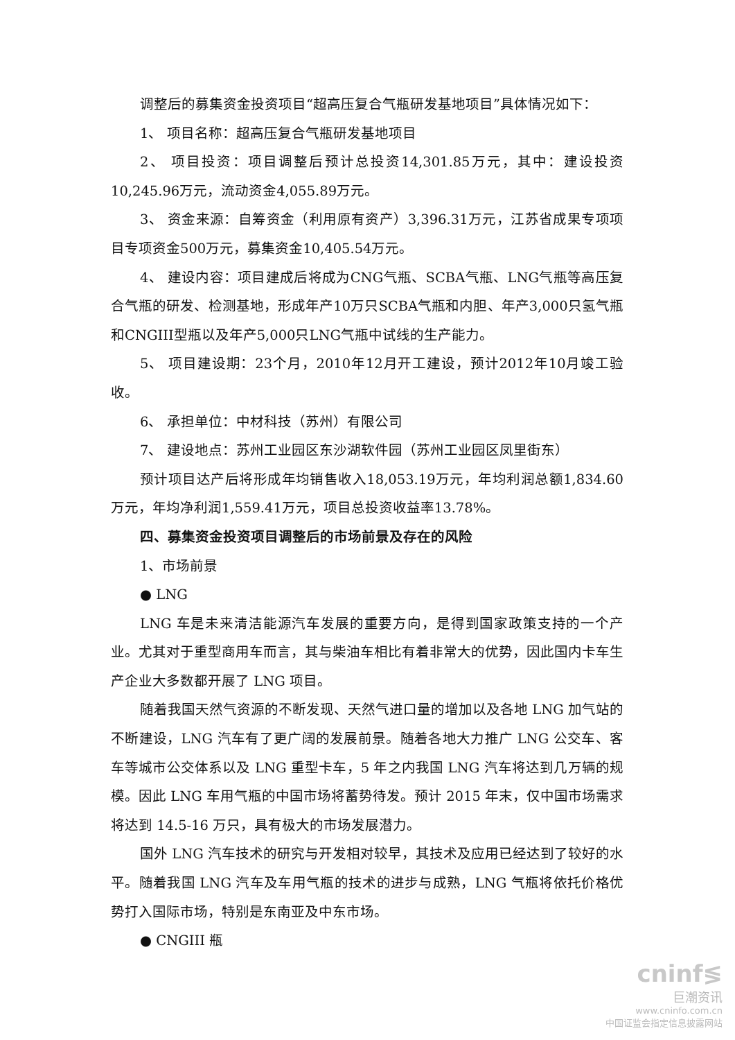调整后的募集资金投资项目“超高压复合气瓶研发基地项目”具体情况如下：
1、 项目名称：超高压复合气瓶研发基地项目
2、 项目投资：项目调整后预计总投资14,301.85万元，其中：建设投资10,245.96万元，流动资金4,055.89万元。
3、 资金来源：自筹资金（利用原有资产）3,396.31万元，江苏省成果专项项目专项资金500万元，募集资金10,405.54万元。
4、 建设内容：项目建成后将成为CNG气瓶、SCBA气瓶、LNG气瓶等高压复合气瓶的研发、检测基地，形成年产10万只SCBA气瓶和内胆、年产3,000只氢气瓶和CNGIII型瓶以及年产5,000只LNG气瓶中试线的生产能力。
5、 项目建设期：23个月，2010年12月开工建设，预计2012年10月竣工验收。
6、 承担单位：中材科技（苏州）有限公司
7、 建设地点：苏州工业园区东沙湖软件园（苏州工业园区凤里街东）
预计项目达产后将形成年均销售收入18,053.19万元，年均利润总额1,834.60万元，年均净利润1,559.41万元，项目总投资收益率13.78%。
四、募集资金投资项目调整后的市场前景及存在的风险
1、市场前景
● LNG
LNG 车是未来清洁能源汽车发展的重要方向，是得到国家政策支持的一个产业。尤其对于重型商用车而言，其与柴油车相比有着非常大的优势，因此国内卡车生产企业大多数都开展了 LNG 项目。
随着我国天然气资源的不断发现、天然气进口量的增加以及各地 LNG 加气站的不断建设，LNG 汽车有了更广阔的发展前景。随着各地大力推广 LNG 公交车、客车等城市公交体系以及 LNG 重型卡车，5 年之内我国 LNG 汽车将达到几万辆的规模。因此 LNG 车用气瓶的中国市场将蓄势待发。预计 2015 年末，仅中国市场需求将达到 14.5-16 万只，具有极大的市场发展潜力。
国外 LNG 汽车技术的研究与开发相对较早，其技术及应用已经达到了较好的水平。随着我国 LNG 汽车及车用气瓶的技术的进步与成熟，LNG 气瓶将依托价格优势打入国际市场，特别是东南亚及中东市场。
● CNGIII 瓶
cninf≶
巨潮资讯
www.cninfo.com.cn
中国证监会指定信息披露网站